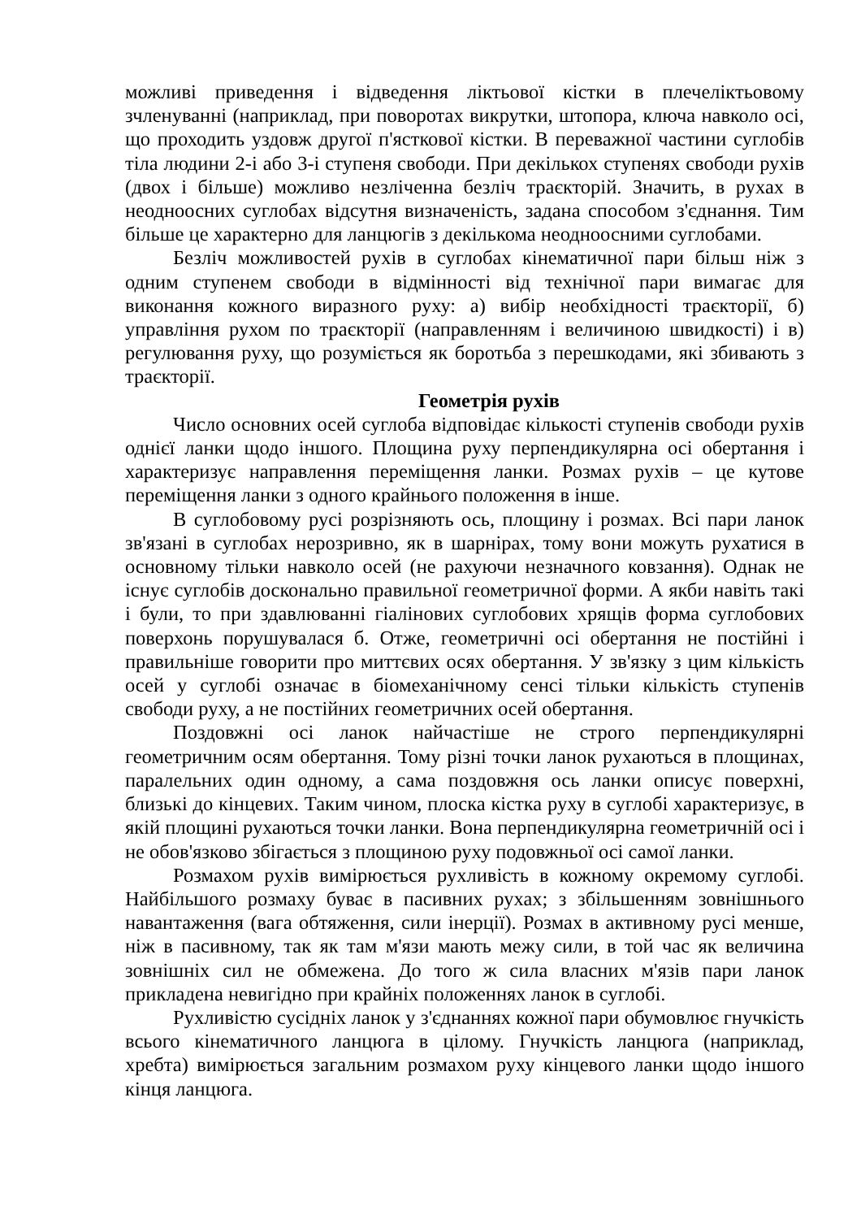можливі приведення і відведення ліктьової кістки в плечеліктьовому зчленуванні (наприклад, при поворотах викрутки, штопора, ключа навколо осі, що проходить уздовж другої п'ясткової кістки. В переважної частини суглобів тіла людини 2-і або 3-і ступеня свободи. При декількох ступенях свободи рухів (двох і більше) можливо незліченна безліч траєкторій. Значить, в рухах в неодноосних суглобах відсутня визначеність, задана способом з'єднання. Тим більше це характерно для ланцюгів з декількома неодноосними суглобами.
Безліч можливостей рухів в суглобах кінематичної пари більш ніж з одним ступенем свободи в відмінності від технічної пари вимагає для виконання кожного виразного руху: а) вибір необхідності траєкторії, б) управління рухом по траєкторії (направленням і величиною швидкості) і в) регулювання руху, що розуміється як боротьба з перешкодами, які збивають з траєкторії.
Геометрія рухів
Число основних осей суглоба відповідає кількості ступенів свободи рухів однієї ланки щодо іншого. Площина руху перпендикулярна осі обертання і характеризує направлення переміщення ланки. Розмах рухів – це кутове переміщення ланки з одного крайнього положення в інше.
В суглобовому русі розрізняють ось, площину і розмах. Всі пари ланок зв'язані в суглобах нерозривно, як в шарнірах, тому вони можуть рухатися в основному тільки навколо осей (не рахуючи незначного ковзання). Однак не існує суглобів досконально правильної геометричної форми. А якби навіть такі і були, то при здавлюванні гіалінових суглобових хрящів форма суглобових поверхонь порушувалася б. Отже, геометричні осі обертання не постійні і правильніше говорити про миттєвих осях обертання. У зв'язку з цим кількість осей у суглобі означає в біомеханічному сенсі тільки кількість ступенів свободи руху, а не постійних геометричних осей обертання.
Поздовжні осі ланок найчастіше не строго перпендикулярні геометричним осям обертання. Тому різні точки ланок рухаються в площинах, паралельних один одному, а сама поздовжня ось ланки описує поверхні, близькі до кінцевих. Таким чином, плоска кістка руху в суглобі характеризує, в якій площині рухаються точки ланки. Вона перпендикулярна геометричній осі і не обов'язково збігається з площиною руху подовжньої осі самої ланки.
Розмахом рухів вимірюється рухливість в кожному окремому суглобі. Найбільшого розмаху буває в пасивних рухах; з збільшенням зовнішнього навантаження (вага обтяження, сили інерції). Розмах в активному русі менше, ніж в пасивному, так як там м'язи мають межу сили, в той час як величина зовнішніх сил не обмежена. До того ж сила власних м'язів пари ланок прикладена невигідно при крайніх положеннях ланок в суглобі.
Рухливістю сусідніх ланок у з'єднаннях кожної пари обумовлює гнучкість всього кінематичного ланцюга в цілому. Гнучкість ланцюга (наприклад, хребта) вимірюється загальним розмахом руху кінцевого ланки щодо іншого кінця ланцюга.